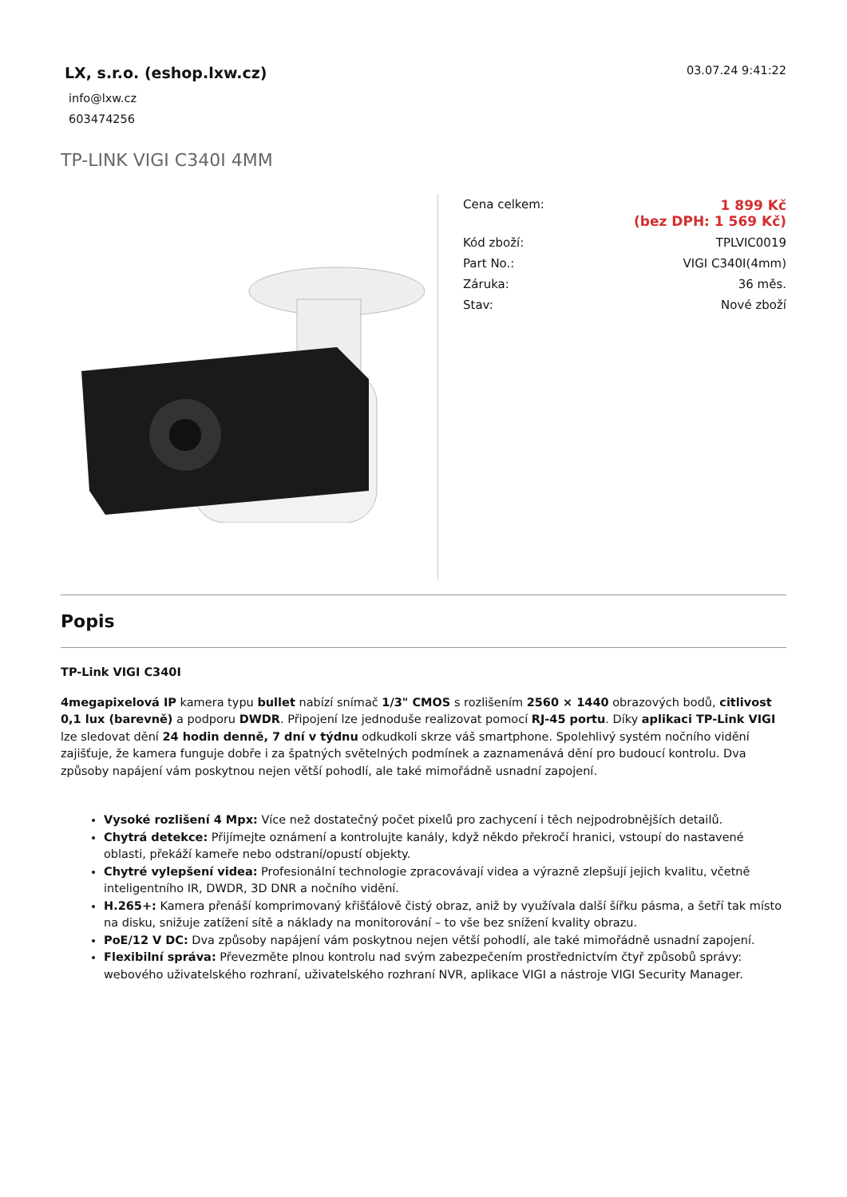LX, s.r.o. (eshop.lxw.cz)
info@lxw.cz
603474256
03.07.24 9:41:22
TP-LINK VIGI C340I 4MM
| Cena celkem: | 1 899 Kč (bez DPH: 1 569 Kč) |
| Kód zboží: | TPLVIC0019 |
| Part No.: | VIGI C340I(4mm) |
| Záruka: | 36 měs. |
| Stav: | Nové zboží |
Popis
TP-Link VIGI C340I
4megapixelová IP kamera typu bullet nabízí snímač 1/3" CMOS s rozlišením 2560 × 1440 obrazových bodů, citlivost 0,1 lux (barevně) a podporu DWDR. Připojení lze jednoduše realizovat pomocí RJ-45 portu. Díky aplikaci TP-Link VIGI lze sledovat dění 24 hodin denně, 7 dní v týdnu odkudkoli skrze váš smartphone. Spolehlivý systém nočního vidění zajišťuje, že kamera funguje dobře i za špatných světelných podmínek a zaznamenává dění pro budoucí kontrolu. Dva způsoby napájení vám poskytnou nejen větší pohodlí, ale také mimořádně usnadní zapojení.
Vysoké rozlišení 4 Mpx: Více než dostatečný počet pixelů pro zachycení i těch nejpodrobnějších detailů.
Chytrá detekce: Přijímejte oznámení a kontrolujte kanály, když někdo překročí hranici, vstoupí do nastavené oblasti, překáží kameře nebo odstraní/opustí objekty.
Chytré vylepšení videa: Profesionální technologie zpracovávají videa a výrazně zlepšují jejich kvalitu, včetně inteligentního IR, DWDR, 3D DNR a nočního vidění.
H.265+: Kamera přenáší komprimovaný křišťálově čistý obraz, aniž by využívala další šířku pásma, a šetří tak místo na disku, snižuje zatížení sítě a náklady na monitorování – to vše bez snížení kvality obrazu.
PoE/12 V DC: Dva způsoby napájení vám poskytnou nejen větší pohodlí, ale také mimořádně usnadní zapojení.
Flexibilní správa: Převezměte plnou kontrolu nad svým zabezpečením prostřednictvím čtyř způsobů správy: webového uživatelského rozhraní, uživatelského rozhraní NVR, aplikace VIGI a nástroje VIGI Security Manager.